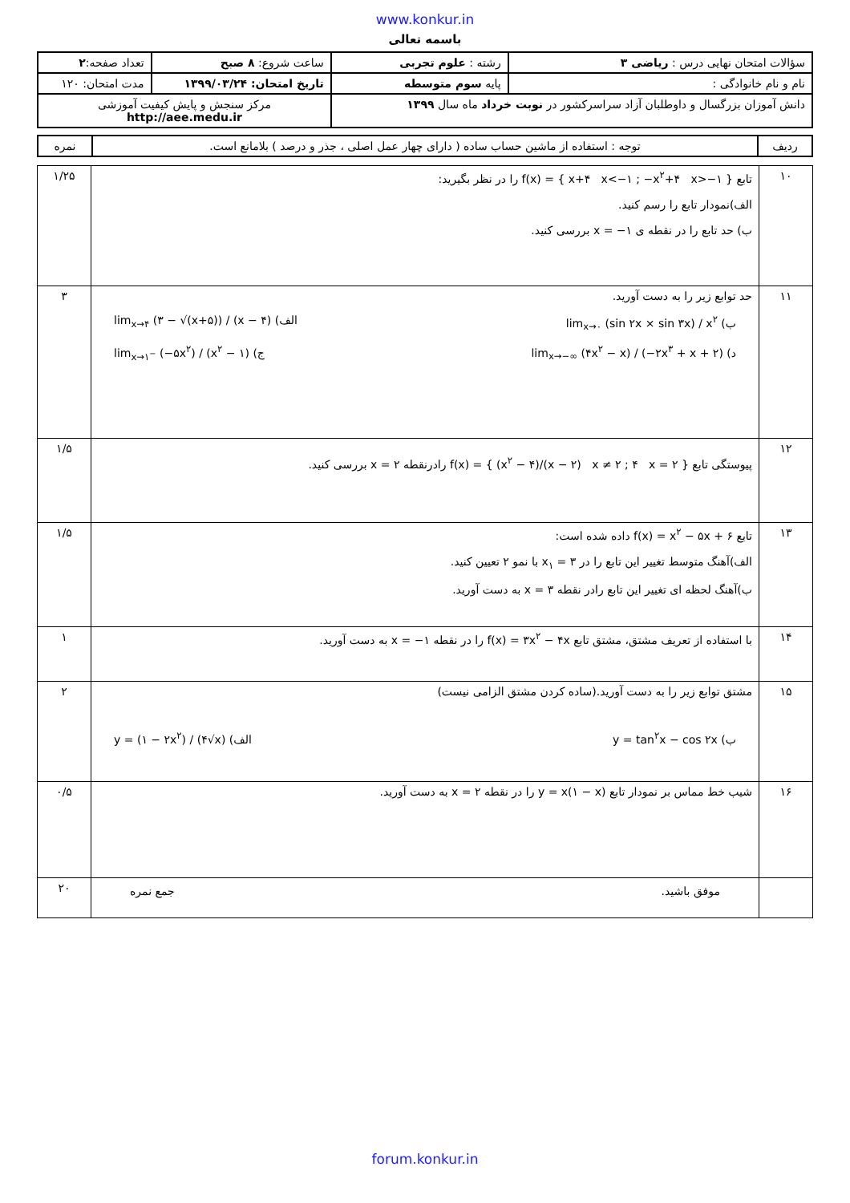www.konkur.in
باسمه تعالی
| سؤالات امتحان نهایی درس : ریاضی ۳ | رشته : علوم تجربی | ساعت شروع: ۸ صبح | تعداد صفحه: ۲ |
| نام و نام خانوادگی : | پایه سوم متوسطه | تاریخ امتحان: ۱۳۹۹/۰۳/۲۴ | مدت امتحان: ۱۲۰ |
| دانش آموزان بزرگسال و داوطلبان آزاد سراسرکشور در نوبت خرداد ماه سال ۱۳۹۹ | | مرکز سنجش و پایش کیفیت آموزشی http://aee.medu.ir | |
| ردیف | توجه : استفاده از ماشین حساب ساده ( دارای چهار عمل اصلی ، جذر و درصد ) بلامانع است. | نمره |
| ۱۰ | تابع f(x) = { x+۴ x<−۱ ; −x<sup>۲</sup>+۴ x>−۱ } را در نظر بگیرید: الف)نمودار تابع را رسم کنید. ب) حد تابع را در نقطه ی x = −۱ بررسی کنید. | ۱/۲۵ |
| ۱۱ | حد توابع زیر را به دست آورید. ب) lim<sub>x→۰</sub> (sin ۲x × sin ۳x) / x<sup>۲</sup> الف) lim<sub>x→۴</sub> (۳ − √(x+۵)) / (x − ۴) د) lim<sub>x→−∞</sub> (۴x<sup>۲</sup> − x) / (−۲x<sup>۳</sup> + x + ۲) ج) lim<sub>x→۱<sup>−</sup></sub> (−۵x<sup>۲</sup>) / (x<sup>۲</sup> − ۱) | ۳ |
| ۱۲ | پیوستگی تابع f(x) = { (x<sup>۲</sup> − ۴)/(x − ۲) x ≠ ۲ ; ۴ x = ۲ } رادرنقطه x = ۲ بررسی کنید. | ۱/۵ |
| ۱۳ | تابع f(x) = x<sup>۲</sup> − ۵x + ۶ داده شده است: الف)آهنگ متوسط تغییر این تابع را در x<sub>۱</sub> = ۳ با نمو ۲ تعیین کنید. ب)آهنگ لحظه ای تغییر این تابع رادر نقطه x = ۳ به دست آورید. | ۱/۵ |
| ۱۴ | با استفاده از تعریف مشتق، مشتق تابع f(x) = ۳x<sup>۲</sup> − ۴x را در نقطه x = −۱ به دست آورید. | ۱ |
| ۱۵ | مشتق توابع زیر را به دست آورید.(ساده کردن مشتق الزامی نیست) ب) y = tan<sup>۲</sup>x − cos ۲x الف) y = (۱ − ۲x<sup>۲</sup>) / (۴√x) | ۲ |
| ۱۶ | شیب خط مماس بر نمودار تابع y = x(۱ − x) را در نقطه x = ۲ به دست آورید. | ۰/۵ |
| | موفق باشید. جمع نمره | ۲۰ |
forum.konkur.in